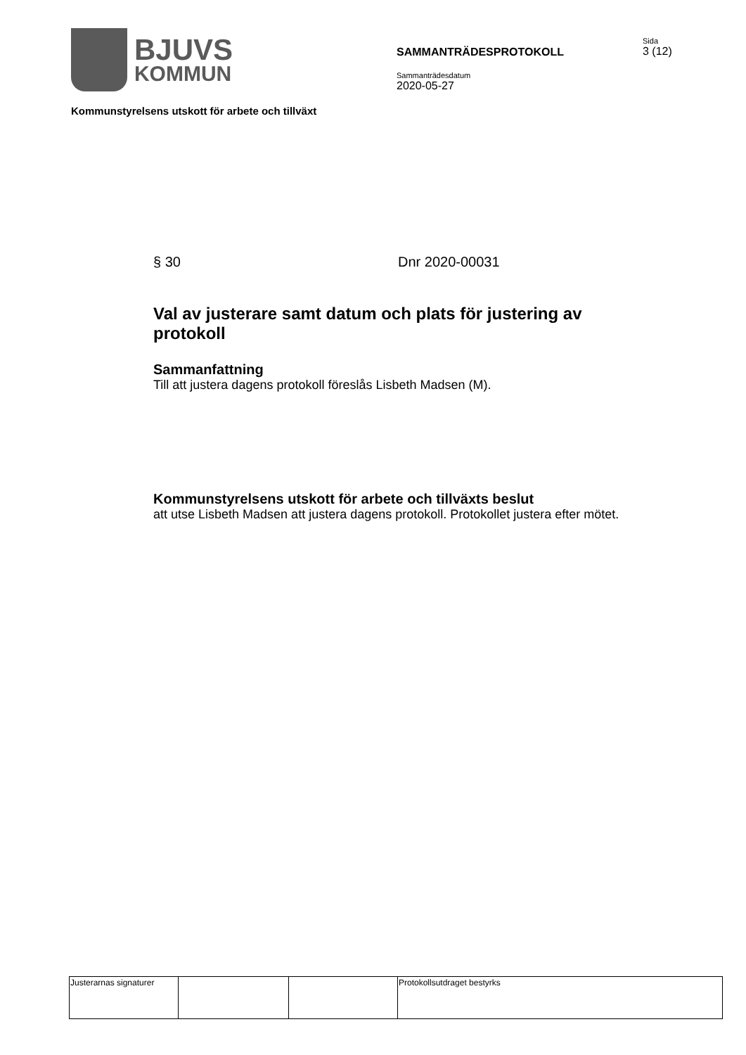BJUVS
KOMMUN
SAMMANTRÄDESPROTOKOLL
Sammanträdesdatum
2020-05-27
Sida
3 (12)
Kommunstyrelsens utskott för arbete och tillväxt
§ 30 Dnr 2020-00031
Val av justerare samt datum och plats för justering av protokoll
Sammanfattning
Till att justera dagens protokoll föreslås Lisbeth Madsen (M).
Kommunstyrelsens utskott för arbete och tillväxts beslut
att utse Lisbeth Madsen att justera dagens protokoll. Protokollet justera efter mötet.
| Justerarnas signaturer | | | Protokollsutdraget bestyrks |